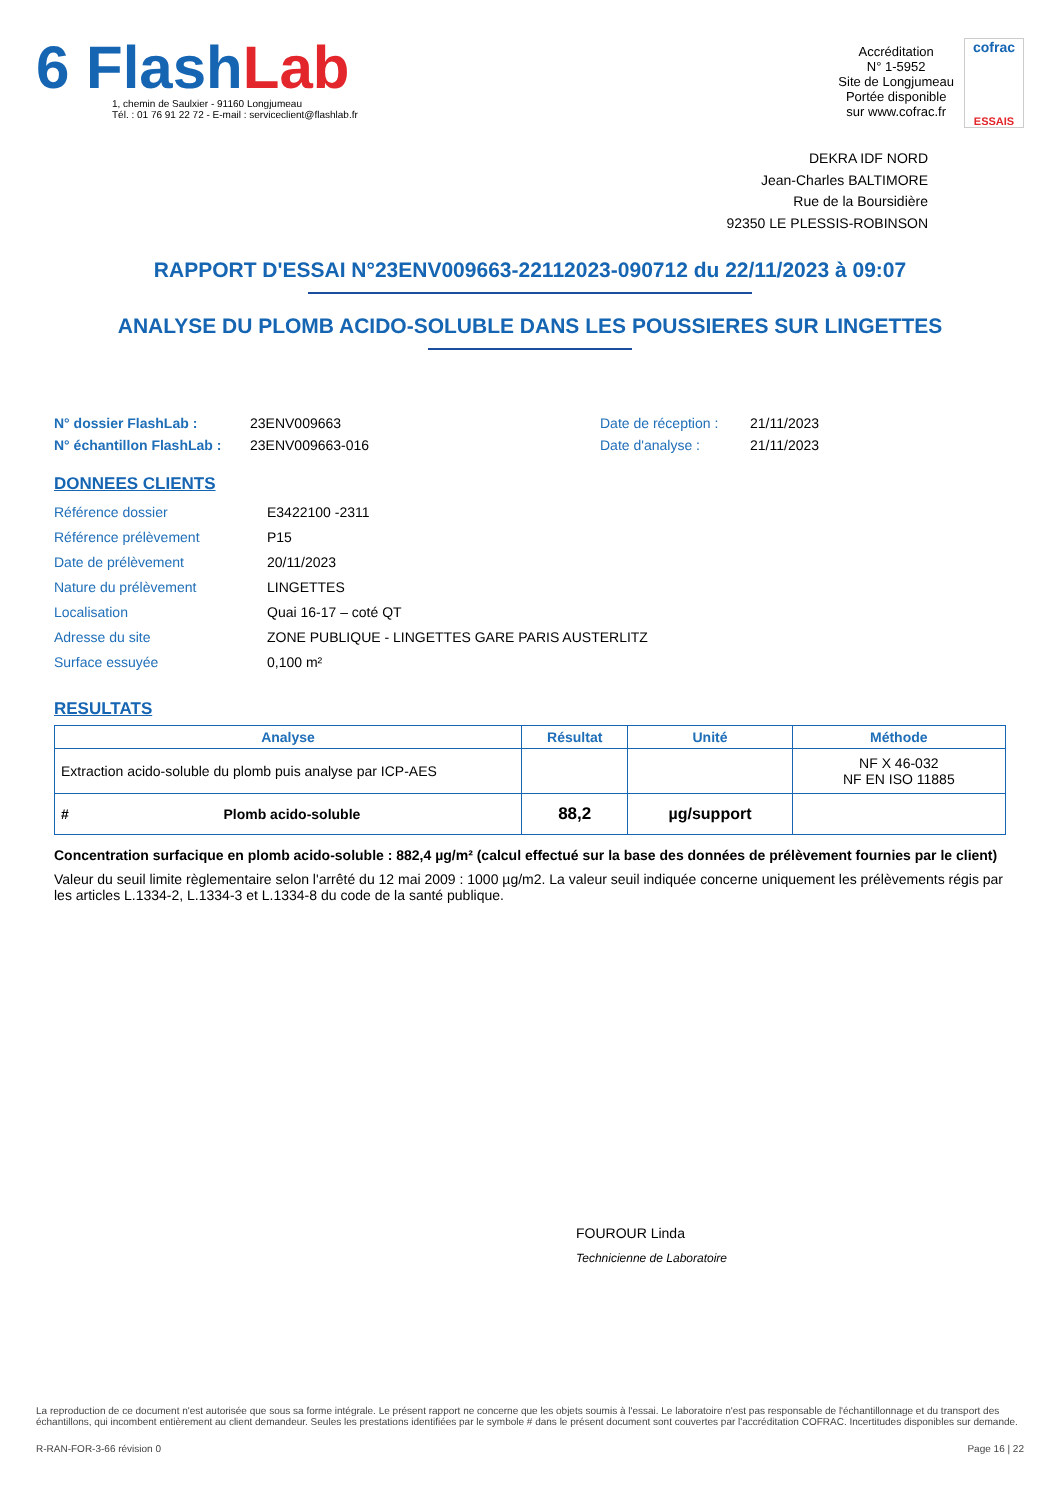6 FlashLab
1, chemin de Saulxier - 91160 Longjumeau
Tél. : 01 76 91 22 72 - E-mail : serviceclient@flashlab.fr
Accréditation
N° 1-5952
Site de Longjumeau
Portée disponible
sur www.cofrac.fr
cofrac
ESSAIS
DEKRA IDF NORD
Jean-Charles BALTIMORE
Rue de la Boursidière
92350 LE PLESSIS-ROBINSON
RAPPORT D'ESSAI N°23ENV009663-22112023-090712 du 22/11/2023 à 09:07
ANALYSE DU PLOMB ACIDO-SOLUBLE DANS LES POUSSIERES SUR LINGETTES
N° dossier FlashLab :
N° échantillon FlashLab :
23ENV009663
23ENV009663-016
Date de réception :
Date d'analyse :
21/11/2023
21/11/2023
DONNEES CLIENTS
Référence dossier E3422100 -2311
Référence prélèvement P15
Date de prélèvement 20/11/2023
Nature du prélèvement LINGETTES
Localisation Quai 16-17 – coté QT
Adresse du site ZONE PUBLIQUE - LINGETTES GARE PARIS AUSTERLITZ
Surface essuyée 0,100 m²
RESULTATS
| Analyse | Résultat | Unité | Méthode |
| --- | --- | --- | --- |
| Extraction acido-soluble du plomb puis analyse par ICP-AES | | | NF X 46-032 NF EN ISO 11885 |
| # Plomb acido-soluble | 88,2 | µg/support | |
Concentration surfacique en plomb acido-soluble : 882,4 µg/m² (calcul effectué sur la base des données de prélèvement fournies par le client)
Valeur du seuil limite règlementaire selon l'arrêté du 12 mai 2009 : 1000 µg/m2. La valeur seuil indiquée concerne uniquement les prélèvements régis par les articles L.1334-2, L.1334-3 et L.1334-8 du code de la santé publique.
FOUROUR Linda
Technicienne de Laboratoire
La reproduction de ce document n'est autorisée que sous sa forme intégrale. Le présent rapport ne concerne que les objets soumis à l'essai. Le laboratoire n'est pas responsable de l'échantillonnage et du transport des échantillons, qui incombent entièrement au client demandeur. Seules les prestations identifiées par le symbole # dans le présent document sont couvertes par l'accréditation COFRAC. Incertitudes disponibles sur demande.
R-RAN-FOR-3-66 révision 0 Page 16 | 22